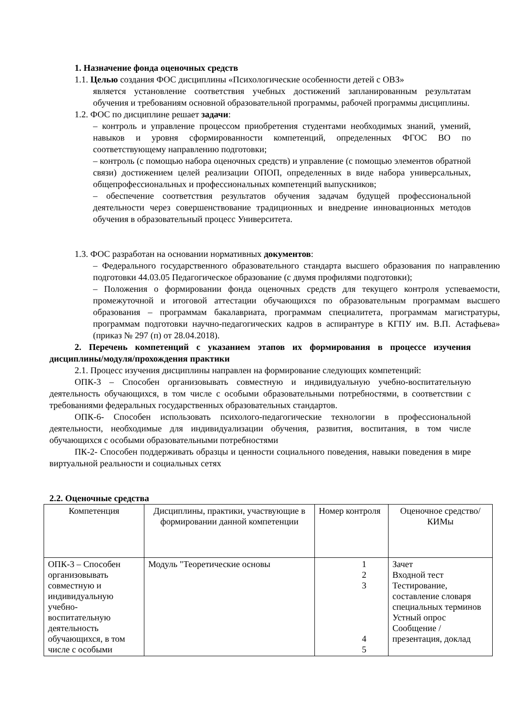1. Назначение фонда оценочных средств
1.1. Целью создания ФОС дисциплины «Психологические особенности детей с ОВЗ»
является установление соответствия учебных достижений запланированным результатам обучения и требованиям основной образовательной программы, рабочей программы дисциплины.
1.2. ФОС по дисциплине решает задачи:
– контроль и управление процессом приобретения студентами необходимых знаний, умений, навыков и уровня сформированности компетенций, определенных ФГОС ВО по соответствующему направлению подготовки;
– контроль (с помощью набора оценочных средств) и управление (с помощью элементов обратной связи) достижением целей реализации ОПОП, определенных в виде набора универсальных, общепрофессиональных и профессиональных компетенций выпускников;
– обеспечение соответствия результатов обучения задачам будущей профессиональной деятельности через совершенствование традиционных и внедрение инновационных методов обучения в образовательный процесс Университета.
1.3. ФОС разработан на основании нормативных документов:
– Федерального государственного образовательного стандарта высшего образования по направлению подготовки 44.03.05 Педагогическое образование (с двумя профилями подготовки);
– Положения о формировании фонда оценочных средств для текущего контроля успеваемости, промежуточной и итоговой аттестации обучающихся по образовательным программам высшего образования – программам бакалавриата, программам специалитета, программам магистратуры, программам подготовки научно-педагогических кадров в аспирантуре в КГПУ им. В.П. Астафьева» (приказ № 297 (п) от 28.04.2018).
2. Перечень компетенций с указанием этапов их формирования в процессе изучения дисциплины/модуля/прохождения практики
2.1. Процесс изучения дисциплины направлен на формирование следующих компетенций:
ОПК-3 – Способен организовывать совместную и индивидуальную учебно-воспитательную деятельность обучающихся, в том числе с особыми образовательными потребностями, в соответствии с требованиями федеральных государственных образовательных стандартов.
ОПК-6- Способен использовать психолого-педагогические технологии в профессиональной деятельности, необходимые для индивидуализации обучения, развития, воспитания, в том числе обучающихся с особыми образовательными потребностями
ПК-2- Способен поддерживать образцы и ценности социального поведения, навыки поведения в мире виртуальной реальности и социальных сетях
2.2. Оценочные средства
| Компетенция | Дисциплины, практики, участвующие в формировании данной компетенции | Номер контроля | Оценочное средство/ КИМы |
| ОПК-3 – Способен организовывать совместную и индивидуальную учебно-воспитательную деятельность обучающихся, в том числе с особыми | Модуль "Теоретические основы | 1 2 3 4 5 | Зачет Входной тест Тестирование, составление словаря специальных терминов Устный опрос Сообщение / презентация, доклад |